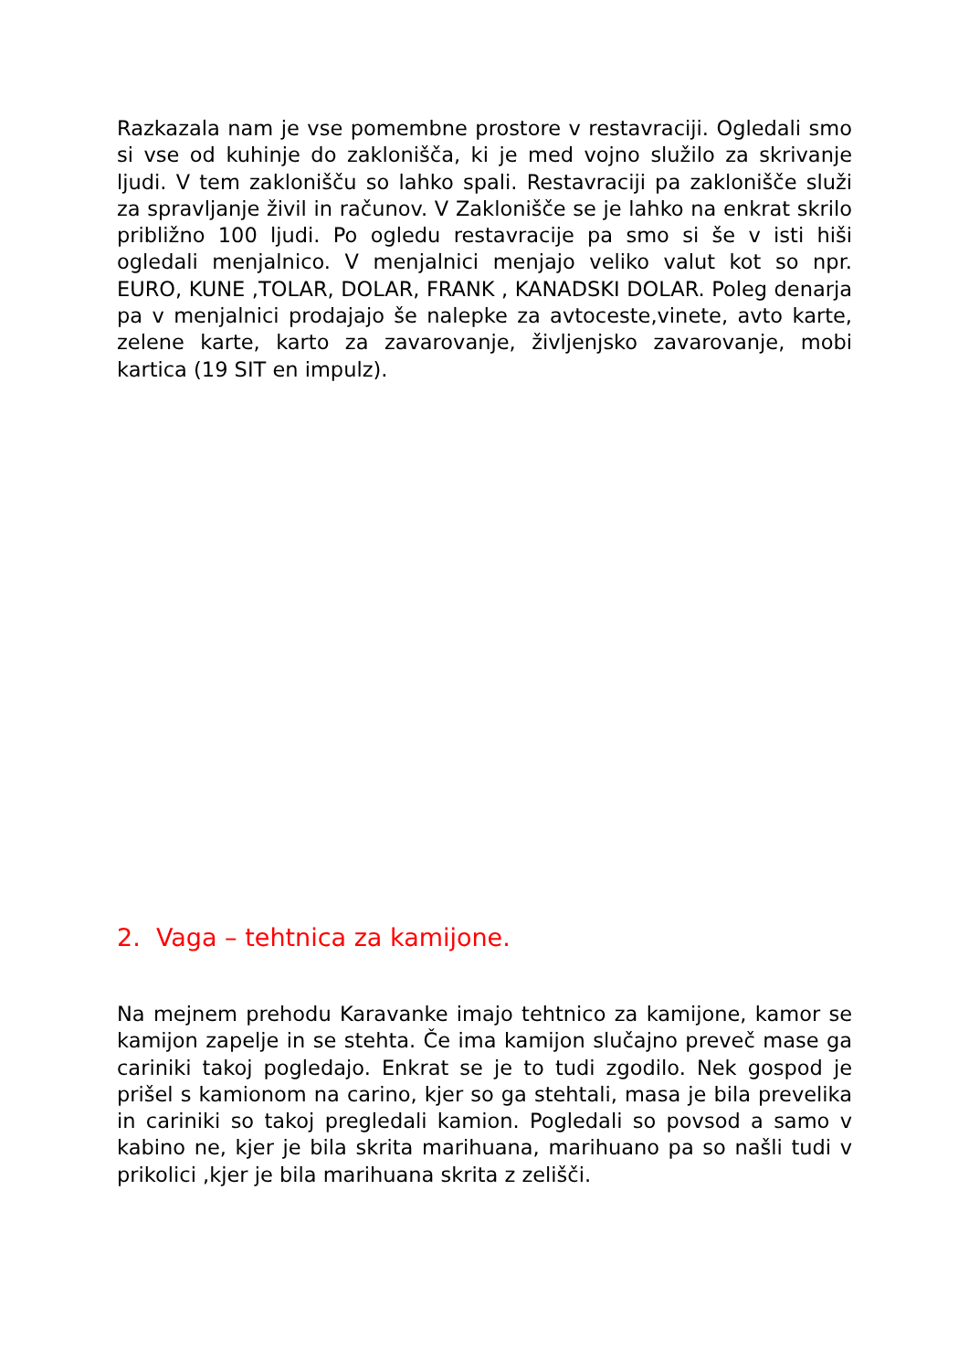Razkazala nam je vse pomembne prostore v restavraciji. Ogledali smo si vse od kuhinje do zaklonišča, ki je med vojno služilo za skrivanje ljudi. V tem zaklonišču so lahko spali. Restavraciji pa zaklonišče služi za spravljanje živil in računov. V Zaklonišče se je lahko na enkrat skrilo približno 100 ljudi. Po ogledu restavracije pa smo si še v isti hiši ogledali menjalnico. V menjalnici menjajo veliko valut kot so npr. EURO, KUNE ,TOLAR, DOLAR, FRANK , KANADSKI DOLAR. Poleg denarja pa v menjalnici prodajajo še nalepke za avtoceste,vinete, avto karte, zelene karte, karto za zavarovanje, življenjsko zavarovanje, mobi kartica (19 SIT en impulz).
2. Vaga – tehtnica za kamijone.
Na mejnem prehodu Karavanke imajo tehtnico za kamijone, kamor se kamijon zapelje in se stehta. Če ima kamijon slučajno preveč mase ga cariniki takoj pogledajo. Enkrat se je to tudi zgodilo. Nek gospod je prišel s kamionom na carino, kjer so ga stehtali, masa je bila prevelika in cariniki so takoj pregledali kamion. Pogledali so povsod a samo v kabino ne, kjer je bila skrita marihuana, marihuano pa so našli tudi v prikolici ,kjer je bila marihuana skrita z zelišči.